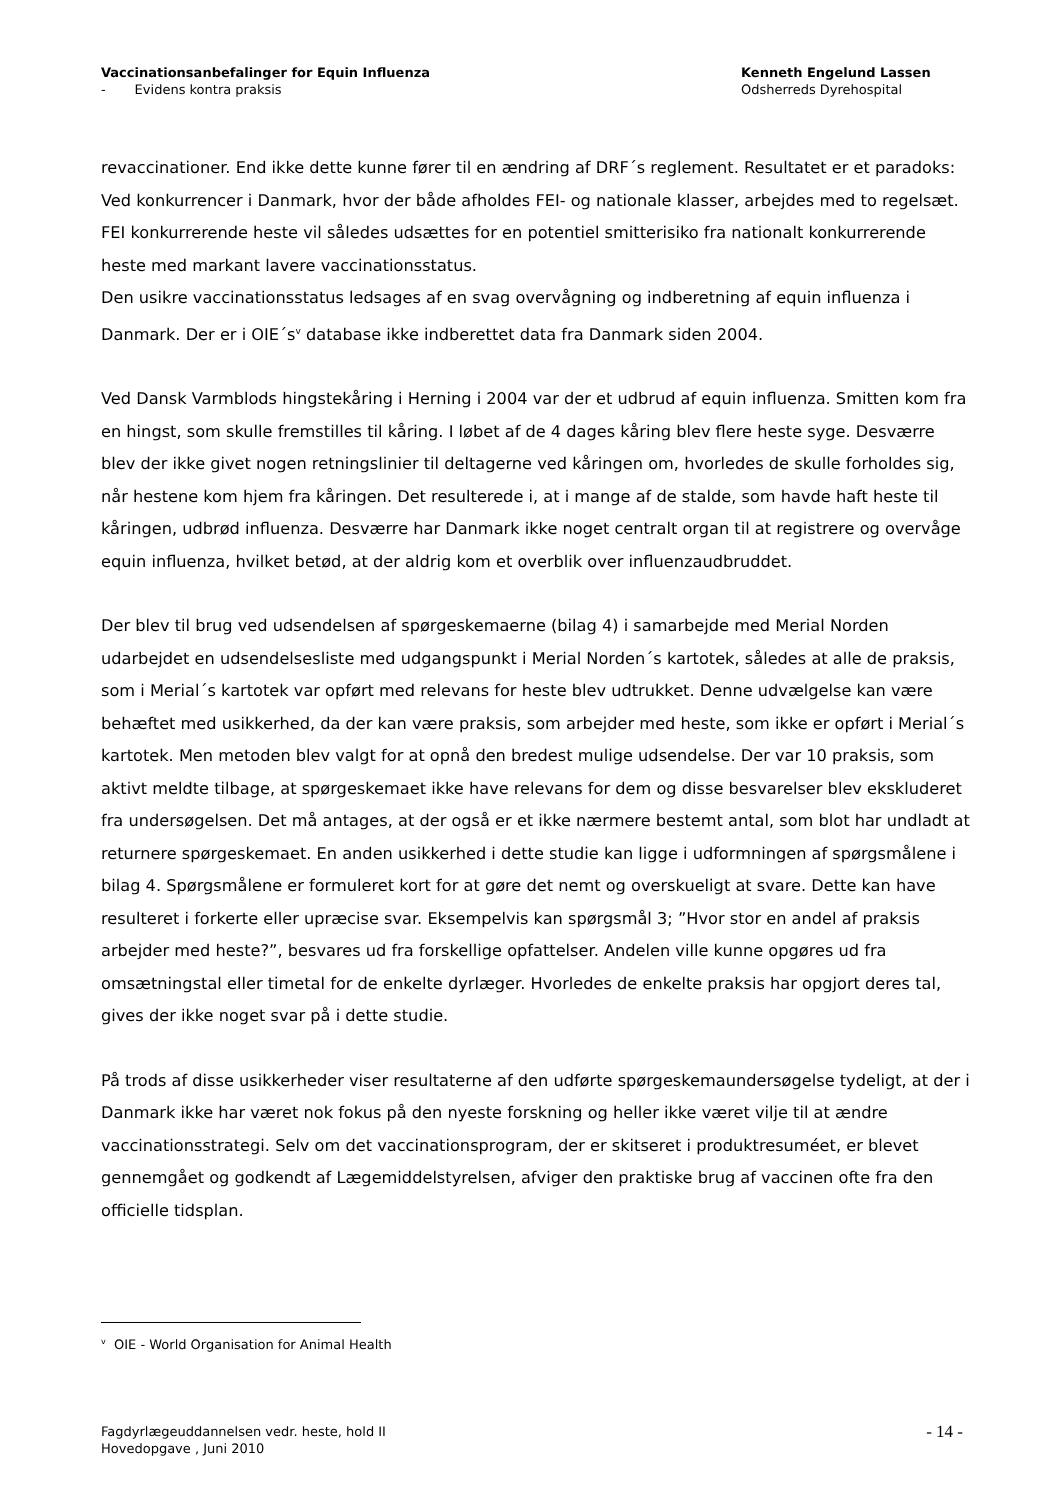Vaccinationsanbefalinger for Equin Influenza
- Evidens kontra praksis
Kenneth Engelund Lassen
Odsherreds Dyrehospital
revaccinationer. End ikke dette kunne fører til en ændring af DRF´s reglement. Resultatet er et paradoks: Ved konkurrencer i Danmark, hvor der både afholdes FEI- og nationale klasser, arbejdes med to regelsæt. FEI konkurrerende heste vil således udsættes for en potentiel smitterisiko fra nationalt konkurrerende heste med markant lavere vaccinationsstatus.
Den usikre vaccinationsstatus ledsages af en svag overvågning og indberetning af equin influenza i Danmark. Der er i OIE´s<sup>v</sup> database ikke indberettet data fra Danmark siden 2004.
Ved Dansk Varmblods hingstekåring i Herning i 2004 var der et udbrud af equin influenza. Smitten kom fra en hingst, som skulle fremstilles til kåring. I løbet af de 4 dages kåring blev flere heste syge. Desværre blev der ikke givet nogen retningslinier til deltagerne ved kåringen om, hvorledes de skulle forholdes sig, når hestene kom hjem fra kåringen. Det resulterede i, at i mange af de stalde, som havde haft heste til kåringen, udbrød influenza. Desværre har Danmark ikke noget centralt organ til at registrere og overvåge equin influenza, hvilket betød, at der aldrig kom et overblik over influenzaudbruddet.
Der blev til brug ved udsendelsen af spørgeskemaerne (bilag 4) i samarbejde med Merial Norden udarbejdet en udsendelsesliste med udgangspunkt i Merial Norden´s kartotek, således at alle de praksis, som i Merial´s kartotek var opført med relevans for heste blev udtrukket. Denne udvælgelse kan være behæftet med usikkerhed, da der kan være praksis, som arbejder med heste, som ikke er opført i Merial´s kartotek. Men metoden blev valgt for at opnå den bredest mulige udsendelse. Der var 10 praksis, som aktivt meldte tilbage, at spørgeskemaet ikke have relevans for dem og disse besvarelser blev ekskluderet fra undersøgelsen. Det må antages, at der også er et ikke nærmere bestemt antal, som blot har undladt at returnere spørgeskemaet. En anden usikkerhed i dette studie kan ligge i udformningen af spørgsmålene i bilag 4. Spørgsmålene er formuleret kort for at gøre det nemt og overskueligt at svare. Dette kan have resulteret i forkerte eller upræcise svar. Eksempelvis kan spørgsmål 3; ”Hvor stor en andel af praksis arbejder med heste?”, besvares ud fra forskellige opfattelser. Andelen ville kunne opgøres ud fra omsætningstal eller timetal for de enkelte dyrlæger. Hvorledes de enkelte praksis har opgjort deres tal, gives der ikke noget svar på i dette studie.
På trods af disse usikkerheder viser resultaterne af den udførte spørgeskemaundersøgelse tydeligt, at der i Danmark ikke har været nok fokus på den nyeste forskning og heller ikke været vilje til at ændre vaccinationsstrategi. Selv om det vaccinationsprogram, der er skitseret i produktresuméet, er blevet gennemgået og godkendt af Lægemiddelstyrelsen, afviger den praktiske brug af vaccinen ofte fra den officielle tidsplan.
<sup>v</sup> OIE - World Organisation for Animal Health
Fagdyrlægeuddannelsen vedr. heste, hold II
Hovedopgave , Juni 2010
- 14 -